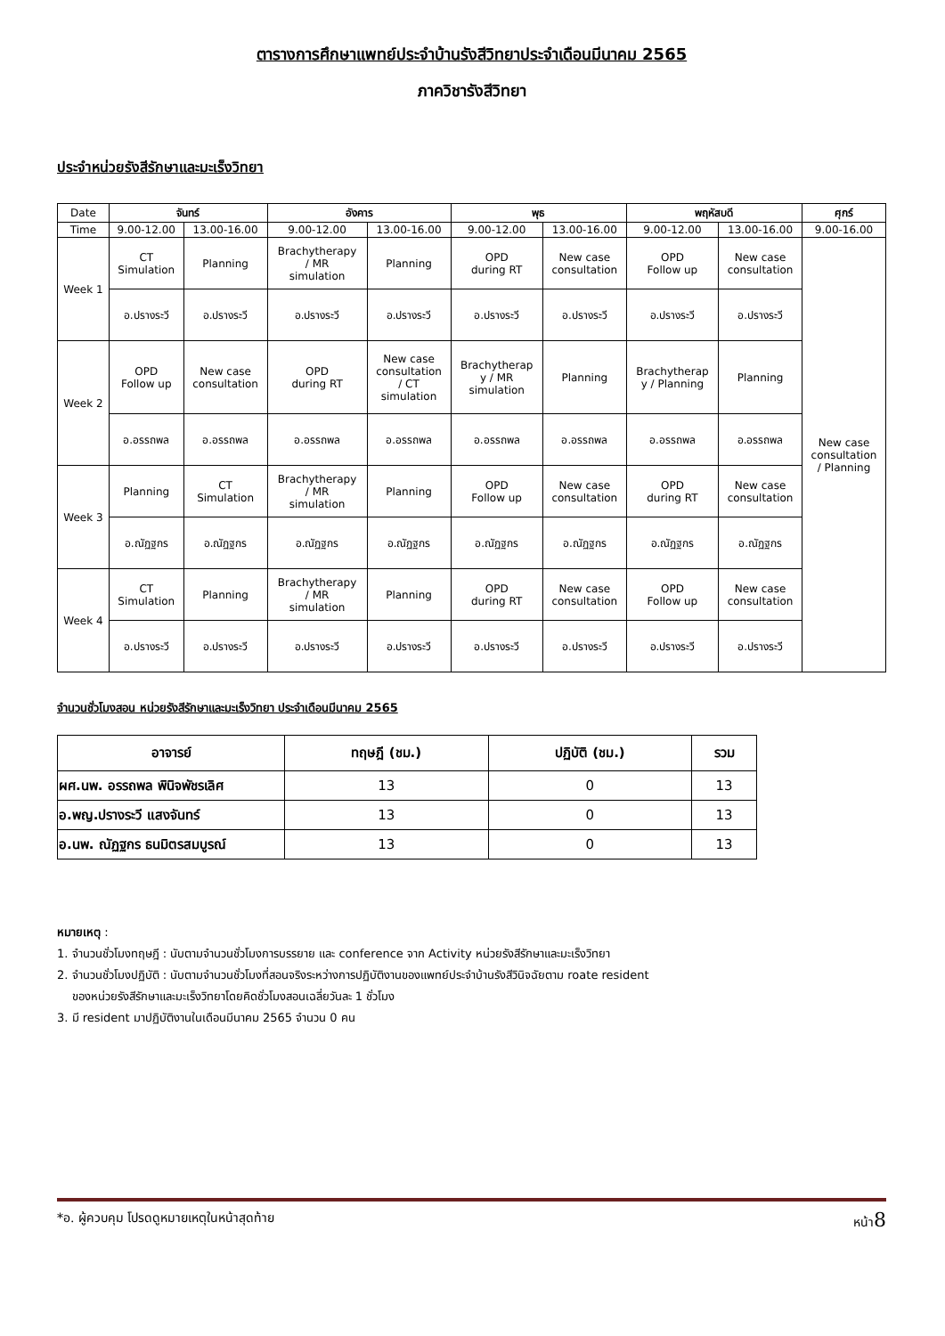ตารางการศึกษาแพทย์ประจำบ้านรังสีวิทยาประจำเดือนมีนาคม 2565
ภาควิชารังสีวิทยา
ประจำหน่วยรังสีรักษาและมะเร็งวิทยา
| Date | จันทร์ | | อังคาร | | พุธ | | พฤหัสบดี | | ศุกร์ |
| Time | 9.00-12.00 | 13.00-16.00 | 9.00-12.00 | 13.00-16.00 | 9.00-12.00 | 13.00-16.00 | 9.00-12.00 | 13.00-16.00 | 9.00-16.00 |
| Week 1 | CT Simulation | Planning | Brachytherapy / MR simulation | Planning | OPD during RT | New case consultation | OPD Follow up | New case consultation | New case consultation / Planning |
| | อ.ปรางระวี | อ.ปรางระวี | อ.ปรางระวี | อ.ปรางระวี | อ.ปรางระวี | อ.ปรางระวี | อ.ปรางระวี | อ.ปรางระวี | |
| Week 2 | OPD Follow up | New case consultation | OPD during RT | New case consultation / CT simulation | Brachytherap y / MR simulation | Planning | Brachytherap y / Planning | Planning | |
| | อ.อรรถพล | อ.อรรถพล | อ.อรรถพล | อ.อรรถพล | อ.อรรถพล | อ.อรรถพล | อ.อรรถพล | อ.อรรถพล | |
| Week 3 | Planning | CT Simulation | Brachytherapy / MR simulation | Planning | OPD Follow up | New case consultation | OPD during RT | New case consultation | |
| | อ.ณัฏฐกร | อ.ณัฏฐกร | อ.ณัฏฐกร | อ.ณัฏฐกร | อ.ณัฏฐกร | อ.ณัฏฐกร | อ.ณัฏฐกร | อ.ณัฏฐกร | |
| Week 4 | CT Simulation | Planning | Brachytherapy / MR simulation | Planning | OPD during RT | New case consultation | OPD Follow up | New case consultation | |
| | อ.ปรางระวี | อ.ปรางระวี | อ.ปรางระวี | อ.ปรางระวี | อ.ปรางระวี | อ.ปรางระวี | อ.ปรางระวี | อ.ปรางระวี | |
จำนวนชั่วโมงสอน หน่วยรังสีรักษาและมะเร็งวิทยา ประจำเดือนมีนาคม 2565
| อาจารย์ | ทฤษฎี (ชม.) | ปฏิบัติ (ชม.) | รวม |
| --- | --- | --- | --- |
| ผศ.นพ. อรรถพล พินิจพัชรเลิศ | 13 | 0 | 13 |
| อ.พญ.ปรางระวี แสงจันทร์ | 13 | 0 | 13 |
| อ.นพ. ณัฏฐกร ธนมิตรสมบูรณ์ | 13 | 0 | 13 |
หมายเหตุ :
1. จำนวนชั่วโมงทฤษฎี : นับตามจำนวนชั่วโมงการบรรยาย และ conference จาก Activity หน่วยรังสีรักษาและมะเร็งวิทยา
2. จำนวนชั่วโมงปฏิบัติ : นับตามจำนวนชั่วโมงที่สอนจริงระหว่างการปฏิบัติงานของแพทย์ประจำบ้านรังสีวินิจฉัยตาม roate resident
ของหน่วยรังสีรักษาและมะเร็งวิทยาโดยคิดชั่วโมงสอนเฉลี่ยวันละ 1 ชั่วโมง
3. มี resident มาปฏิบัติงานในเดือนมีนาคม 2565 จำนวน 0 คน
*อ. ผู้ควบคุม โปรดดูหมายเหตุในหน้าสุดท้าย หน้า8